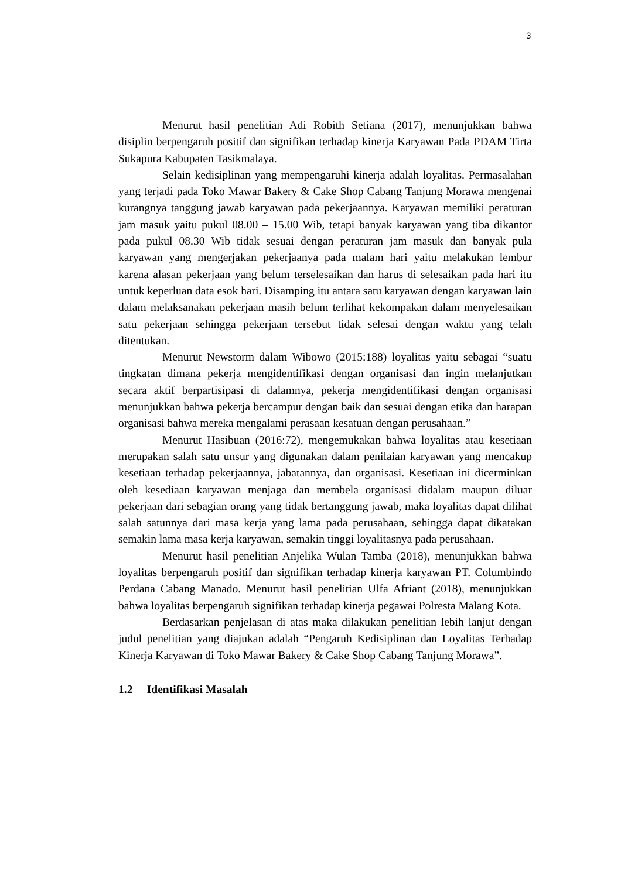3
Menurut hasil penelitian Adi Robith Setiana (2017), menunjukkan bahwa disiplin berpengaruh positif dan signifikan terhadap kinerja Karyawan Pada PDAM Tirta Sukapura Kabupaten Tasikmalaya.
Selain kedisiplinan yang mempengaruhi kinerja adalah loyalitas. Permasalahan yang terjadi pada Toko Mawar Bakery & Cake Shop Cabang Tanjung Morawa mengenai kurangnya tanggung jawab karyawan pada pekerjaannya. Karyawan memiliki peraturan jam masuk yaitu pukul 08.00 – 15.00 Wib, tetapi banyak karyawan yang tiba dikantor pada pukul 08.30 Wib tidak sesuai dengan peraturan jam masuk dan banyak pula karyawan yang mengerjakan pekerjaanya pada malam hari yaitu melakukan lembur karena alasan pekerjaan yang belum terselesaikan dan harus di selesaikan pada hari itu untuk keperluan data esok hari. Disamping itu antara satu karyawan dengan karyawan lain dalam melaksanakan pekerjaan masih belum terlihat kekompakan dalam menyelesaikan satu pekerjaan sehingga pekerjaan tersebut tidak selesai dengan waktu yang telah ditentukan.
Menurut Newstorm dalam Wibowo (2015:188) loyalitas yaitu sebagai “suatu tingkatan dimana pekerja mengidentifikasi dengan organisasi dan ingin melanjutkan secara aktif berpartisipasi di dalamnya, pekerja mengidentifikasi dengan organisasi menunjukkan bahwa pekerja bercampur dengan baik dan sesuai dengan etika dan harapan organisasi bahwa mereka mengalami perasaan kesatuan dengan perusahaan.”
Menurut Hasibuan (2016:72), mengemukakan bahwa loyalitas atau kesetiaan merupakan salah satu unsur yang digunakan dalam penilaian karyawan yang mencakup kesetiaan terhadap pekerjaannya, jabatannya, dan organisasi. Kesetiaan ini dicerminkan oleh kesediaan karyawan menjaga dan membela organisasi didalam maupun diluar pekerjaan dari sebagian orang yang tidak bertanggung jawab, maka loyalitas dapat dilihat salah satunnya dari masa kerja yang lama pada perusahaan, sehingga dapat dikatakan semakin lama masa kerja karyawan, semakin tinggi loyalitasnya pada perusahaan.
Menurut hasil penelitian Anjelika Wulan Tamba (2018), menunjukkan bahwa loyalitas berpengaruh positif dan signifikan terhadap kinerja karyawan PT. Columbindo Perdana Cabang Manado. Menurut hasil penelitian Ulfa Afriant (2018), menunjukkan bahwa loyalitas berpengaruh signifikan terhadap kinerja pegawai Polresta Malang Kota.
Berdasarkan penjelasan di atas maka dilakukan penelitian lebih lanjut dengan judul penelitian yang diajukan adalah “Pengaruh Kedisiplinan dan Loyalitas Terhadap Kinerja Karyawan di Toko Mawar Bakery & Cake Shop Cabang Tanjung Morawa”.
1.2 Identifikasi Masalah